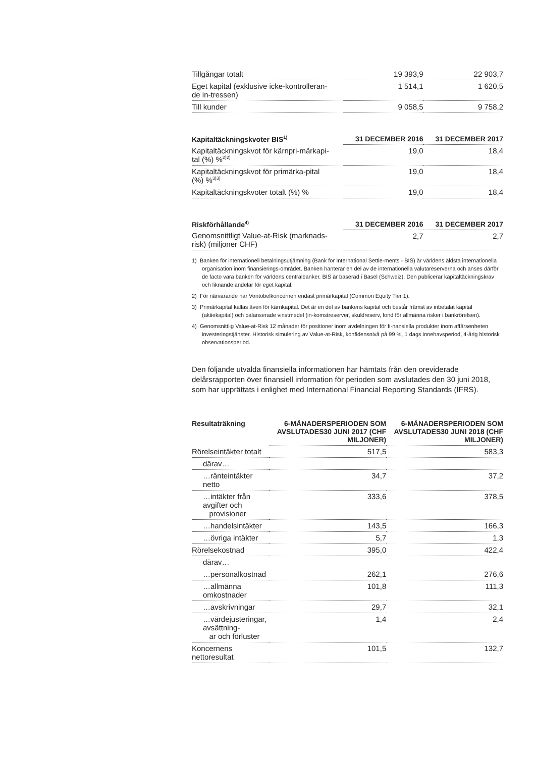| Tillgångar totalt | 19 393,9 | 22 903,7 |
| Eget kapital (exklusive icke-kontrolleran- de in-tressen) | 1 514,1 | 1 620,5 |
| Till kunder | 9 058,5 | 9 758,2 |
| Kapitaltäckningskvoter BIS<sup>1)</sup> | 31 DECEMBER 2016 | 31 DECEMBER 2017 |
| --- | --- | --- |
| Kapitaltäckningskvot för kärnpri-märkapi- tal (%) %<sup>2)2)</sup> | 19,0 | 18,4 |
| Kapitaltäckningskvot för primärka-pital (%) %<sup>3)3)</sup> | 19,0 | 18,4 |
| Kapitaltäckningskvoter totalt (%) % | 19,0 | 18,4 |
| Riskförhållande<sup>4)</sup> | 31 DECEMBER 2016 | 31 DECEMBER 2017 |
| --- | --- | --- |
| Genomsnittligt Value-at-Risk (marknads- risk) (miljoner CHF) | 2,7 | 2,7 |
1) Banken för internationell betalningsutjämning (Bank for International Settle-ments - BIS) är världens äldsta internationella organisation inom finansierings-området. Banken hanterar en del av de internationella valutareserverna och anses därför de facto vara banken för världens centralbanker. BIS är baserad i Basel (Schweiz). Den publicerar kapitaltäckningskrav och liknande andelar för eget kapital.
2) För närvarande har Vontobelkoncernen endast primärkapital (Common Equity Tier 1).
3) Primärkapital kallas även för kärnkapital. Det är en del av bankens kapital och består främst av inbetalat kapital (aktiekapital) och balanserade vinstmedel (in-komstreserver, skuldreserv, fond för allmänna risker i bankrörelsen).
4) Genomsnittlig Value-at-Risk 12 månader för positioner inom avdelningen för fi-nansiella produkter inom affärsenheten investeringstjänster. Historisk simulering av Value-at-Risk, konfidensnivå på 99 %, 1 dags innehavsperiod, 4-årig historisk observationsperiod.
Den följande utvalda finansiella informationen har hämtats från den oreviderade delårsrapporten över finansiell information för perioden som avslutades den 30 juni 2018, som har upprättats i enlighet med International Financial Reporting Standards (IFRS).
| Resultaträkning | 6-MÅNADERSPERIODEN SOM AVSLUTADES30 JUNI 2017 (CHF MILJONER) | 6-MÅNADERSPERIODEN SOM AVSLUTADES30 JUNI 2018 (CHF MILJONER) |
| --- | --- | --- |
| Rörelseintäkter totalt | 517,5 | 583,3 |
| därav… | | |
| …ränteintäkter netto | 34,7 | 37,2 |
| …intäkter från avgifter och provisioner | 333,6 | 378,5 |
| …handelsintäkter | 143,5 | 166,3 |
| …övriga intäkter | 5,7 | 1,3 |
| Rörelsekostnad | 395,0 | 422,4 |
| därav… | | |
| …personalkostnad | 262,1 | 276,6 |
| …allmänna omkostnader | 101,8 | 111,3 |
| …avskrivningar | 29,7 | 32,1 |
| …värdejusteringar, avsättning- ar och förluster | 1,4 | 2,4 |
| Koncernens nettoresultat | 101,5 | 132,7 |